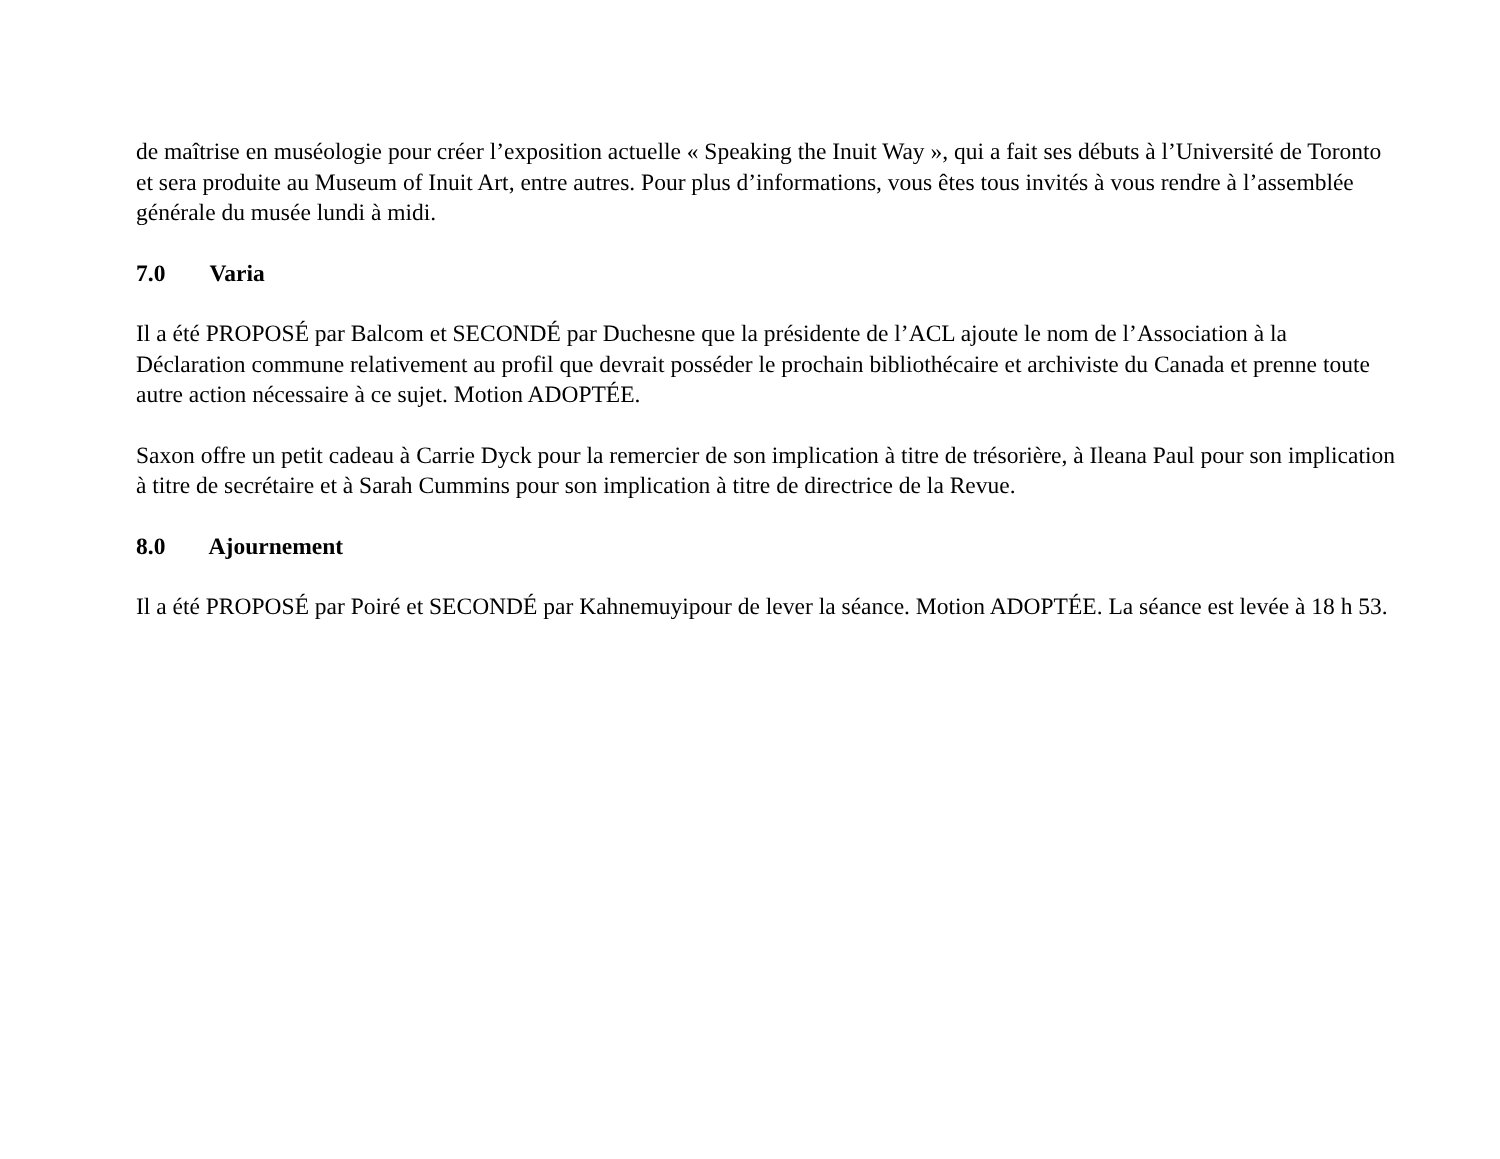de maîtrise en muséologie pour créer l’exposition actuelle « Speaking the Inuit Way », qui a fait ses débuts à l’Université de Toronto et sera produite au Museum of Inuit Art, entre autres. Pour plus d’informations, vous êtes tous invités à vous rendre à l’assemblée générale du musée lundi à midi.
7.0 Varia
Il a été PROPOSÉ par Balcom et SECONDÉ par Duchesne que la présidente de l’ACL ajoute le nom de l’Association à la Déclaration commune relativement au profil que devrait posséder le prochain bibliothécaire et archiviste du Canada et prenne toute autre action nécessaire à ce sujet. Motion ADOPTÉE.
Saxon offre un petit cadeau à Carrie Dyck pour la remercier de son implication à titre de trésorière, à Ileana Paul pour son implication à titre de secrétaire et à Sarah Cummins pour son implication à titre de directrice de la Revue.
8.0 Ajournement
Il a été PROPOSÉ par Poiré et SECONDÉ par Kahnemuyipour de lever la séance. Motion ADOPTÉE. La séance est levée à 18 h 53.